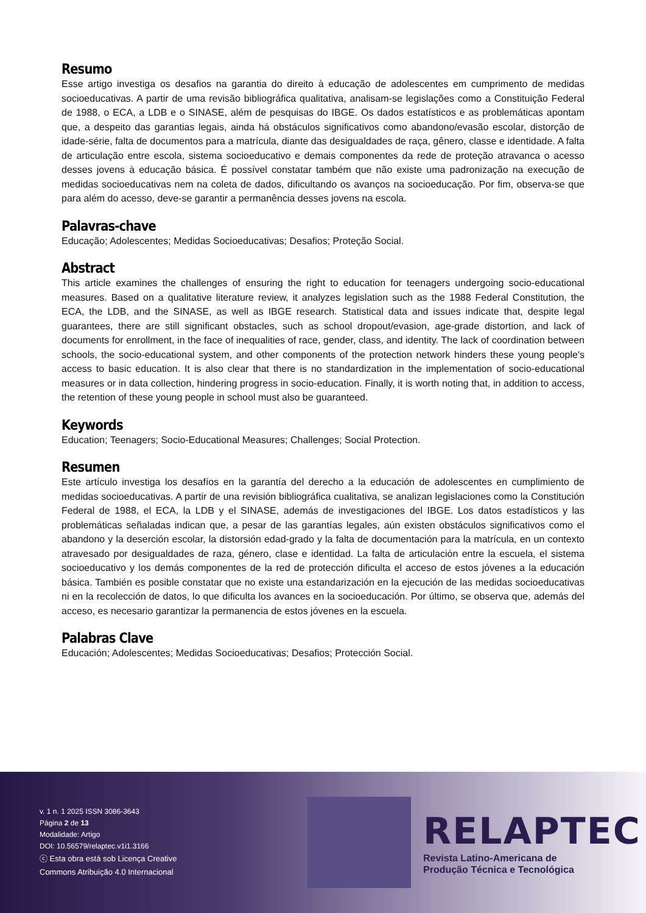Resumo
Esse artigo investiga os desafios na garantia do direito à educação de adolescentes em cumprimento de medidas socioeducativas. A partir de uma revisão bibliográfica qualitativa, analisam-se legislações como a Constituição Federal de 1988, o ECA, a LDB e o SINASE, além de pesquisas do IBGE. Os dados estatísticos e as problemáticas apontam que, a despeito das garantias legais, ainda há obstáculos significativos como abandono/evasão escolar, distorção de idade-série, falta de documentos para a matrícula, diante das desigualdades de raça, gênero, classe e identidade. A falta de articulação entre escola, sistema socioeducativo e demais componentes da rede de proteção atravanca o acesso desses jovens à educação básica. É possível constatar também que não existe uma padronização na execução de medidas socioeducativas nem na coleta de dados, dificultando os avanços na socioeducação. Por fim, observa-se que para além do acesso, deve-se garantir a permanência desses jovens na escola.
Palavras-chave
Educação; Adolescentes; Medidas Socioeducativas; Desafios; Proteção Social.
Abstract
This article examines the challenges of ensuring the right to education for teenagers undergoing socio-educational measures. Based on a qualitative literature review, it analyzes legislation such as the 1988 Federal Constitution, the ECA, the LDB, and the SINASE, as well as IBGE research. Statistical data and issues indicate that, despite legal guarantees, there are still significant obstacles, such as school dropout/evasion, age-grade distortion, and lack of documents for enrollment, in the face of inequalities of race, gender, class, and identity. The lack of coordination between schools, the socio-educational system, and other components of the protection network hinders these young people's access to basic education. It is also clear that there is no standardization in the implementation of socio-educational measures or in data collection, hindering progress in socio-education. Finally, it is worth noting that, in addition to access, the retention of these young people in school must also be guaranteed.
Keywords
Education; Teenagers; Socio-Educational Measures; Challenges; Social Protection.
Resumen
Este artículo investiga los desafíos en la garantía del derecho a la educación de adolescentes en cumplimiento de medidas socioeducativas. A partir de una revisión bibliográfica cualitativa, se analizan legislaciones como la Constitución Federal de 1988, el ECA, la LDB y el SINASE, además de investigaciones del IBGE. Los datos estadísticos y las problemáticas señaladas indican que, a pesar de las garantías legales, aún existen obstáculos significativos como el abandono y la deserción escolar, la distorsión edad-grado y la falta de documentación para la matrícula, en un contexto atravesado por desigualdades de raza, género, clase e identidad. La falta de articulación entre la escuela, el sistema socioeducativo y los demás componentes de la red de protección dificulta el acceso de estos jóvenes a la educación básica. También es posible constatar que no existe una estandarización en la ejecución de las medidas socioeducativas ni en la recolección de datos, lo que dificulta los avances en la socioeducación. Por último, se observa que, además del acceso, es necesario garantizar la permanencia de estos jóvenes en la escuela.
Palabras Clave
Educación; Adolescentes; Medidas Socioeducativas; Desafios; Protección Social.
v. 1 n. 1 2025 ISSN 3086-3643
Página 2 de 13
Modalidade: Artigo
DOI: 10.56579/relaptec.v1i1.3166
ⓒ Esta obra está sob Licença Creative
Commons Atribuição 4.0 Internacional
RELAPTEC
Revista Latino-Americana de
Produção Técnica e Tecnológica